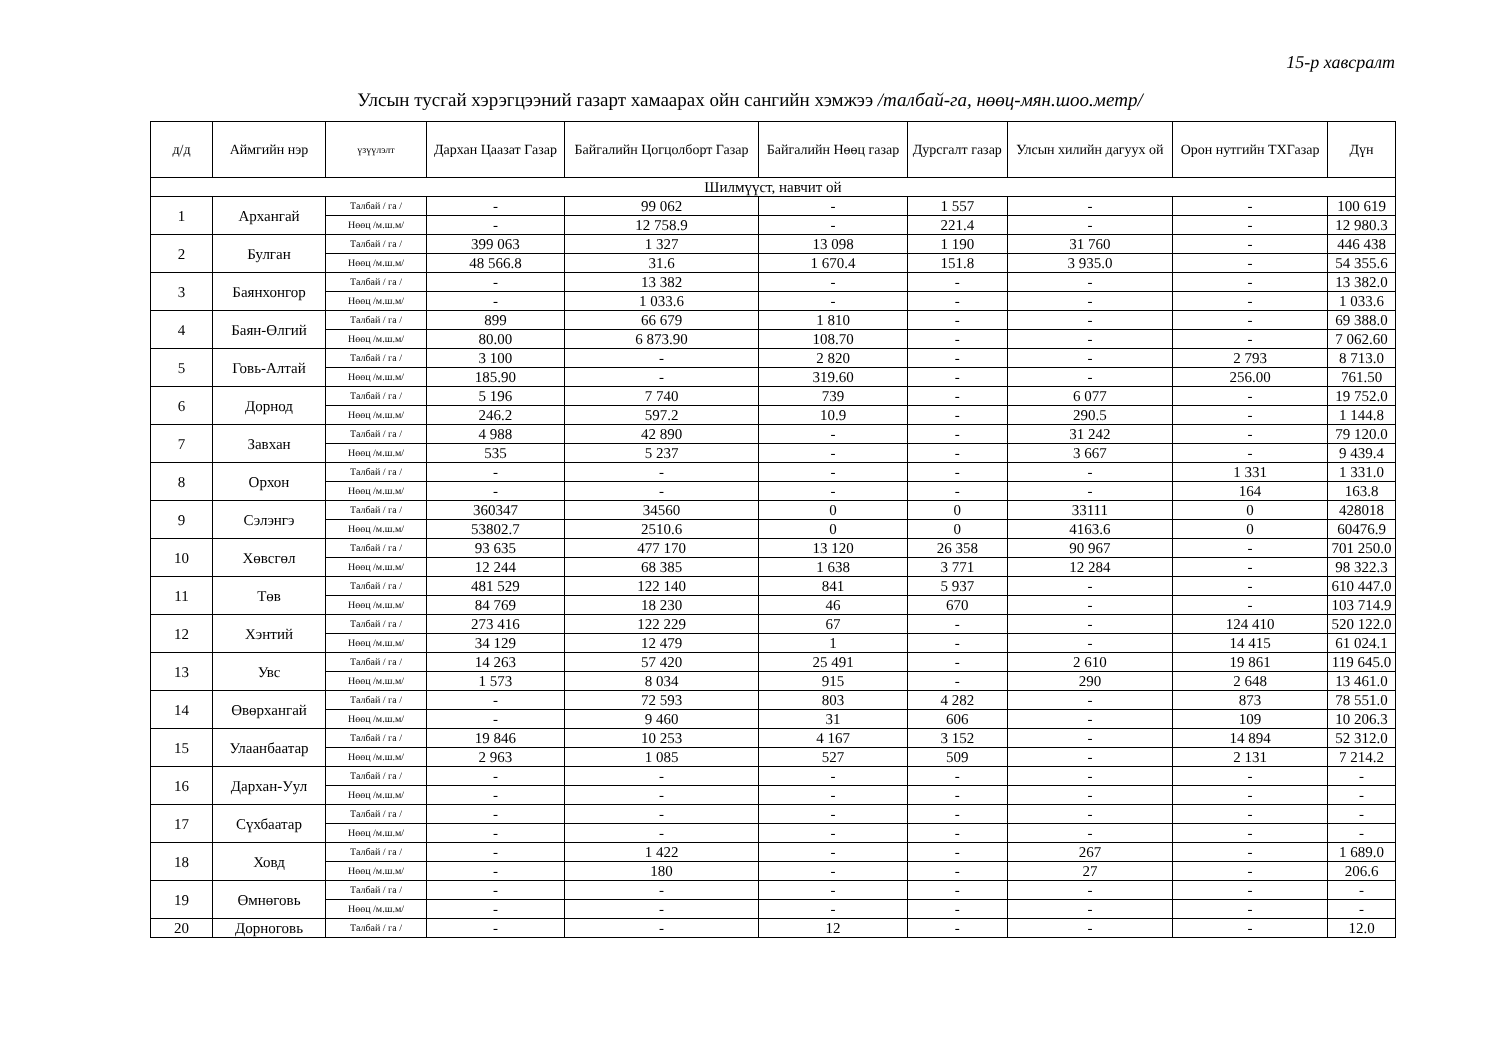15-р хавсралт
Улсын тусгай хэрэгцээний газарт хамаарах ойн сангийн хэмжээ /талбай-га, нөөц-мян.шоо.метр/
| д/д | Аймгийн нэр | үзүүлэлт | Дархан Цаазат Газар | Байгалийн Цогцолборт Газар | Байгалийн Нөөц газар | Дурсгалт газар | Улсын хилийн дагуух ой | Орон нутгийн ТХГазар | Дүн |
| --- | --- | --- | --- | --- | --- | --- | --- | --- | --- |
| Шилмүүст, навчит ой | | | | | | | | | |
| 1 | Архангай | Талбай / га / | - | 99 062 | - | 1 557 | - | - | 100 619 |
| | | Нөөц /м.ш.м/ | - | 12 758.9 | - | 221.4 | - | - | 12 980.3 |
| 2 | Булган | Талбай / га / | 399 063 | 1 327 | 13 098 | 1 190 | 31 760 | - | 446 438 |
| | | Нөөц /м.ш.м/ | 48 566.8 | 31.6 | 1 670.4 | 151.8 | 3 935.0 | - | 54 355.6 |
| 3 | Баянхонгор | Талбай / га / | - | 13 382 | - | - | - | - | 13 382.0 |
| | | Нөөц /м.ш.м/ | - | 1 033.6 | - | - | - | - | 1 033.6 |
| 4 | Баян-Өлгий | Талбай / га / | 899 | 66 679 | 1 810 | - | - | - | 69 388.0 |
| | | Нөөц /м.ш.м/ | 80.00 | 6 873.90 | 108.70 | - | - | - | 7 062.60 |
| 5 | Говь-Алтай | Талбай / га / | 3 100 | - | 2 820 | - | - | 2 793 | 8 713.0 |
| | | Нөөц /м.ш.м/ | 185.90 | - | 319.60 | - | - | 256.00 | 761.50 |
| 6 | Дорнод | Талбай / га / | 5 196 | 7 740 | 739 | - | 6 077 | - | 19 752.0 |
| | | Нөөц /м.ш.м/ | 246.2 | 597.2 | 10.9 | - | 290.5 | - | 1 144.8 |
| 7 | Завхан | Талбай / га / | 4 988 | 42 890 | - | - | 31 242 | - | 79 120.0 |
| | | Нөөц /м.ш.м/ | 535 | 5 237 | - | - | 3 667 | - | 9 439.4 |
| 8 | Орхон | Талбай / га / | - | - | - | - | - | 1 331 | 1 331.0 |
| | | Нөөц /м.ш.м/ | - | - | - | - | - | 164 | 163.8 |
| 9 | Сэлэнгэ | Талбай / га / | 360347 | 34560 | 0 | 0 | 33111 | 0 | 428018 |
| | | Нөөц /м.ш.м/ | 53802.7 | 2510.6 | 0 | 0 | 4163.6 | 0 | 60476.9 |
| 10 | Хөвсгөл | Талбай / га / | 93 635 | 477 170 | 13 120 | 26 358 | 90 967 | - | 701 250.0 |
| | | Нөөц /м.ш.м/ | 12 244 | 68 385 | 1 638 | 3 771 | 12 284 | - | 98 322.3 |
| 11 | Төв | Талбай / га / | 481 529 | 122 140 | 841 | 5 937 | - | - | 610 447.0 |
| | | Нөөц /м.ш.м/ | 84 769 | 18 230 | 46 | 670 | - | - | 103 714.9 |
| 12 | Хэнтий | Талбай / га / | 273 416 | 122 229 | 67 | - | - | 124 410 | 520 122.0 |
| | | Нөөц /м.ш.м/ | 34 129 | 12 479 | 1 | - | - | 14 415 | 61 024.1 |
| 13 | Увс | Талбай / га / | 14 263 | 57 420 | 25 491 | - | 2 610 | 19 861 | 119 645.0 |
| | | Нөөц /м.ш.м/ | 1 573 | 8 034 | 915 | - | 290 | 2 648 | 13 461.0 |
| 14 | Өвөрхангай | Талбай / га / | - | 72 593 | 803 | 4 282 | - | 873 | 78 551.0 |
| | | Нөөц /м.ш.м/ | - | 9 460 | 31 | 606 | - | 109 | 10 206.3 |
| 15 | Улаанбаатар | Талбай / га / | 19 846 | 10 253 | 4 167 | 3 152 | - | 14 894 | 52 312.0 |
| | | Нөөц /м.ш.м/ | 2 963 | 1 085 | 527 | 509 | - | 2 131 | 7 214.2 |
| 16 | Дархан-Уул | Талбай / га / | - | - | - | - | - | - | - |
| | | Нөөц /м.ш.м/ | - | - | - | - | - | - | - |
| 17 | Сүхбаатар | Талбай / га / | - | - | - | - | - | - | - |
| | | Нөөц /м.ш.м/ | - | - | - | - | - | - | - |
| 18 | Ховд | Талбай / га / | - | 1 422 | - | - | 267 | - | 1 689.0 |
| | | Нөөц /м.ш.м/ | - | 180 | - | - | 27 | - | 206.6 |
| 19 | Өмнөговь | Талбай / га / | - | - | - | - | - | - | - |
| | | Нөөц /м.ш.м/ | - | - | - | - | - | - | - |
| 20 | Дорноговь | Талбай / га / | - | - | 12 | - | - | - | 12.0 |